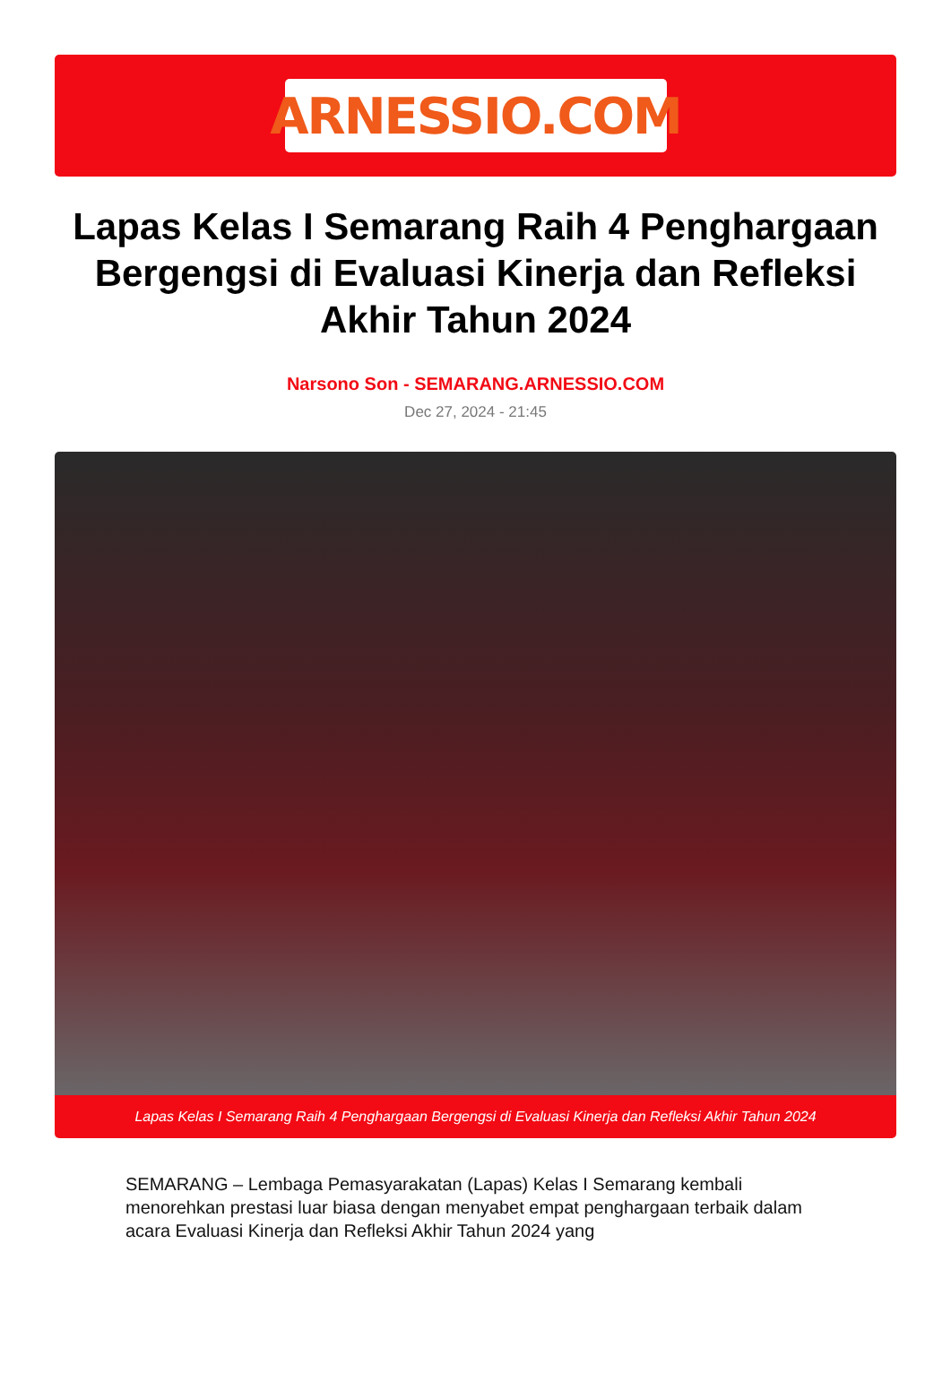ARNESSIO.COM
Lapas Kelas I Semarang Raih 4 Penghargaan Bergengsi di Evaluasi Kinerja dan Refleksi Akhir Tahun 2024
Narsono Son - SEMARANG.ARNESSIO.COM
Dec 27, 2024 - 21:45
Lapas Kelas I Semarang Raih 4 Penghargaan Bergengsi di Evaluasi Kinerja dan Refleksi Akhir Tahun 2024
SEMARANG – Lembaga Pemasyarakatan (Lapas) Kelas I Semarang kembali menorehkan prestasi luar biasa dengan menyabet empat penghargaan terbaik dalam acara Evaluasi Kinerja dan Refleksi Akhir Tahun 2024 yang